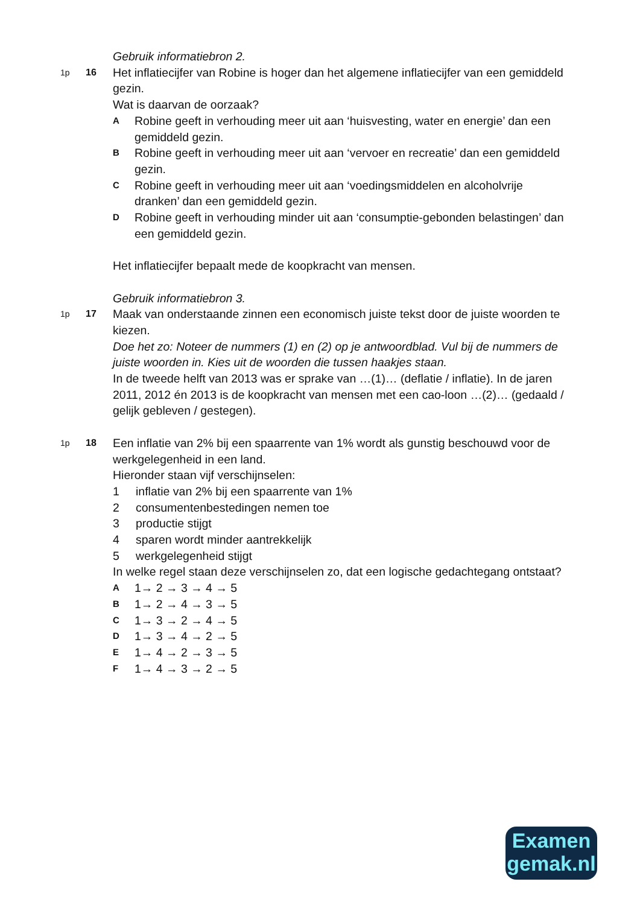Gebruik informatiebron 2.
1p 16
Het inflatiecijfer van Robine is hoger dan het algemene inflatiecijfer van een gemiddeld gezin.
Wat is daarvan de oorzaak?
A Robine geeft in verhouding meer uit aan ‘huisvesting, water en energie’ dan een gemiddeld gezin.
B Robine geeft in verhouding meer uit aan ‘vervoer en recreatie’ dan een gemiddeld gezin.
C Robine geeft in verhouding meer uit aan ‘voedingsmiddelen en alcoholvrije dranken’ dan een gemiddeld gezin.
D Robine geeft in verhouding minder uit aan ‘consumptie-gebonden belastingen’ dan een gemiddeld gezin.
Het inflatiecijfer bepaalt mede de koopkracht van mensen.
Gebruik informatiebron 3.
1p 17
Maak van onderstaande zinnen een economisch juiste tekst door de juiste woorden te kiezen.
Doe het zo: Noteer de nummers (1) en (2) op je antwoordblad. Vul bij de nummers de juiste woorden in. Kies uit de woorden die tussen haakjes staan.
In de tweede helft van 2013 was er sprake van …(1)… (deflatie / inflatie). In de jaren 2011, 2012 én 2013 is de koopkracht van mensen met een cao-loon …(2)… (gedaald / gelijk gebleven / gestegen).
1p 18
Een inflatie van 2% bij een spaarrente van 1% wordt als gunstig beschouwd voor de werkgelegenheid in een land.
Hieronder staan vijf verschijnselen:
1 inflatie van 2% bij een spaarrente van 1%
2 consumentenbestedingen nemen toe
3 productie stijgt
4 sparen wordt minder aantrekkelijk
5 werkgelegenheid stijgt
In welke regel staan deze verschijnselen zo, dat een logische gedachtegang ontstaat?
A 1→ 2 → 3 → 4 → 5
B 1→ 2 → 4 → 3 → 5
C 1→ 3 → 2 → 4 → 5
D 1→ 3 → 4 → 2 → 5
E 1→ 4 → 2 → 3 → 5
F 1→ 4 → 3 → 2 → 5
Examen
gemak.nl